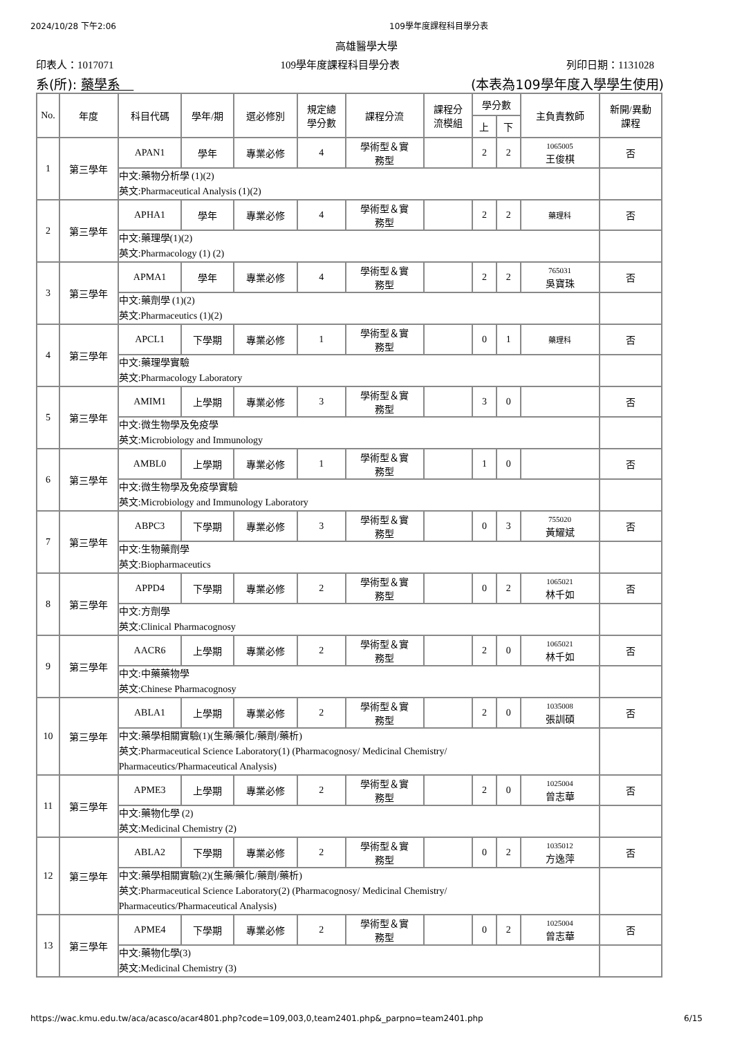2024/10/28 下午2:06 109學年度課程科目學分表
高雄醫學大學
印表人：1017071 109學年度課程科目學分表 列印日期：1131028
系(所): 藥學系　(本表為109學年度入學學生使用)
| No. | 年度 | 科目代碼 | 學年/期 | 選必修別 | 規定總 學分數 | 課程分流 | 課程分 流模組 | 學分數 | | 主負責教師 | 新開/異動 課程 |
| --- | --- | --- | --- | --- | --- | --- | --- | --- | --- | --- | --- |
| | | | | | | | | 上 | 下 | | |
| 1 | 第三學年 | APAN1 | 學年 | 專業必修 | 4 | 學術型＆實 務型 | | 2 | 2 | 1065005 王俊棋 | 否 |
| | | 中文:藥物分析學 (1)(2) 英文:Pharmaceutical Analysis (1)(2) | | | | | | | | | |
| 2 | 第三學年 | APHA1 | 學年 | 專業必修 | 4 | 學術型＆實 務型 | | 2 | 2 | 藥理科 | 否 |
| | | 中文:藥理學(1)(2) 英文:Pharmacology (1) (2) | | | | | | | | | |
| 3 | 第三學年 | APMA1 | 學年 | 專業必修 | 4 | 學術型＆實 務型 | | 2 | 2 | 765031 吳寶珠 | 否 |
| | | 中文:藥劑學 (1)(2) 英文:Pharmaceutics (1)(2) | | | | | | | | | |
| 4 | 第三學年 | APCL1 | 下學期 | 專業必修 | 1 | 學術型＆實 務型 | | 0 | 1 | 藥理科 | 否 |
| | | 中文:藥理學實驗 英文:Pharmacology Laboratory | | | | | | | | | |
| 5 | 第三學年 | AMIM1 | 上學期 | 專業必修 | 3 | 學術型＆實 務型 | | 3 | 0 | | 否 |
| | | 中文:微生物學及免疫學 英文:Microbiology and Immunology | | | | | | | | | |
| 6 | 第三學年 | AMBL0 | 上學期 | 專業必修 | 1 | 學術型＆實 務型 | | 1 | 0 | | 否 |
| | | 中文:微生物學及免疫學實驗 英文:Microbiology and Immunology Laboratory | | | | | | | | | |
| 7 | 第三學年 | ABPC3 | 下學期 | 專業必修 | 3 | 學術型＆實 務型 | | 0 | 3 | 755020 黃耀斌 | 否 |
| | | 中文:生物藥劑學 英文:Biopharmaceutics | | | | | | | | | |
| 8 | 第三學年 | APPD4 | 下學期 | 專業必修 | 2 | 學術型＆實 務型 | | 0 | 2 | 1065021 林千如 | 否 |
| | | 中文:方劑學 英文:Clinical Pharmacognosy | | | | | | | | | |
| 9 | 第三學年 | AACR6 | 上學期 | 專業必修 | 2 | 學術型＆實 務型 | | 2 | 0 | 1065021 林千如 | 否 |
| | | 中文:中藥藥物學 英文:Chinese Pharmacognosy | | | | | | | | | |
| 10 | 第三學年 | ABLA1 | 上學期 | 專業必修 | 2 | 學術型＆實 務型 | | 2 | 0 | 1035008 張訓碩 | 否 |
| | | 中文:藥學相關實驗(1)(生藥/藥化/藥劑/藥析) 英文:Pharmaceutical Science Laboratory(1) (Pharmacognosy/ Medicinal Chemistry/ Pharmaceutics/Pharmaceutical Analysis) | | | | | | | | | |
| 11 | 第三學年 | APME3 | 上學期 | 專業必修 | 2 | 學術型＆實 務型 | | 2 | 0 | 1025004 曾志華 | 否 |
| | | 中文:藥物化學 (2) 英文:Medicinal Chemistry (2) | | | | | | | | | |
| 12 | 第三學年 | ABLA2 | 下學期 | 專業必修 | 2 | 學術型＆實 務型 | | 0 | 2 | 1035012 方逸萍 | 否 |
| | | 中文:藥學相關實驗(2)(生藥/藥化/藥劑/藥析) 英文:Pharmaceutical Science Laboratory(2) (Pharmacognosy/ Medicinal Chemistry/ Pharmaceutics/Pharmaceutical Analysis) | | | | | | | | | |
| 13 | 第三學年 | APME4 | 下學期 | 專業必修 | 2 | 學術型＆實 務型 | | 0 | 2 | 1025004 曾志華 | 否 |
| | | 中文:藥物化學(3) 英文:Medicinal Chemistry (3) | | | | | | | | | |
https://wac.kmu.edu.tw/aca/acasco/acar4801.php?code=109,003,0,team2401.php&_parpno=team2401.php 6/15